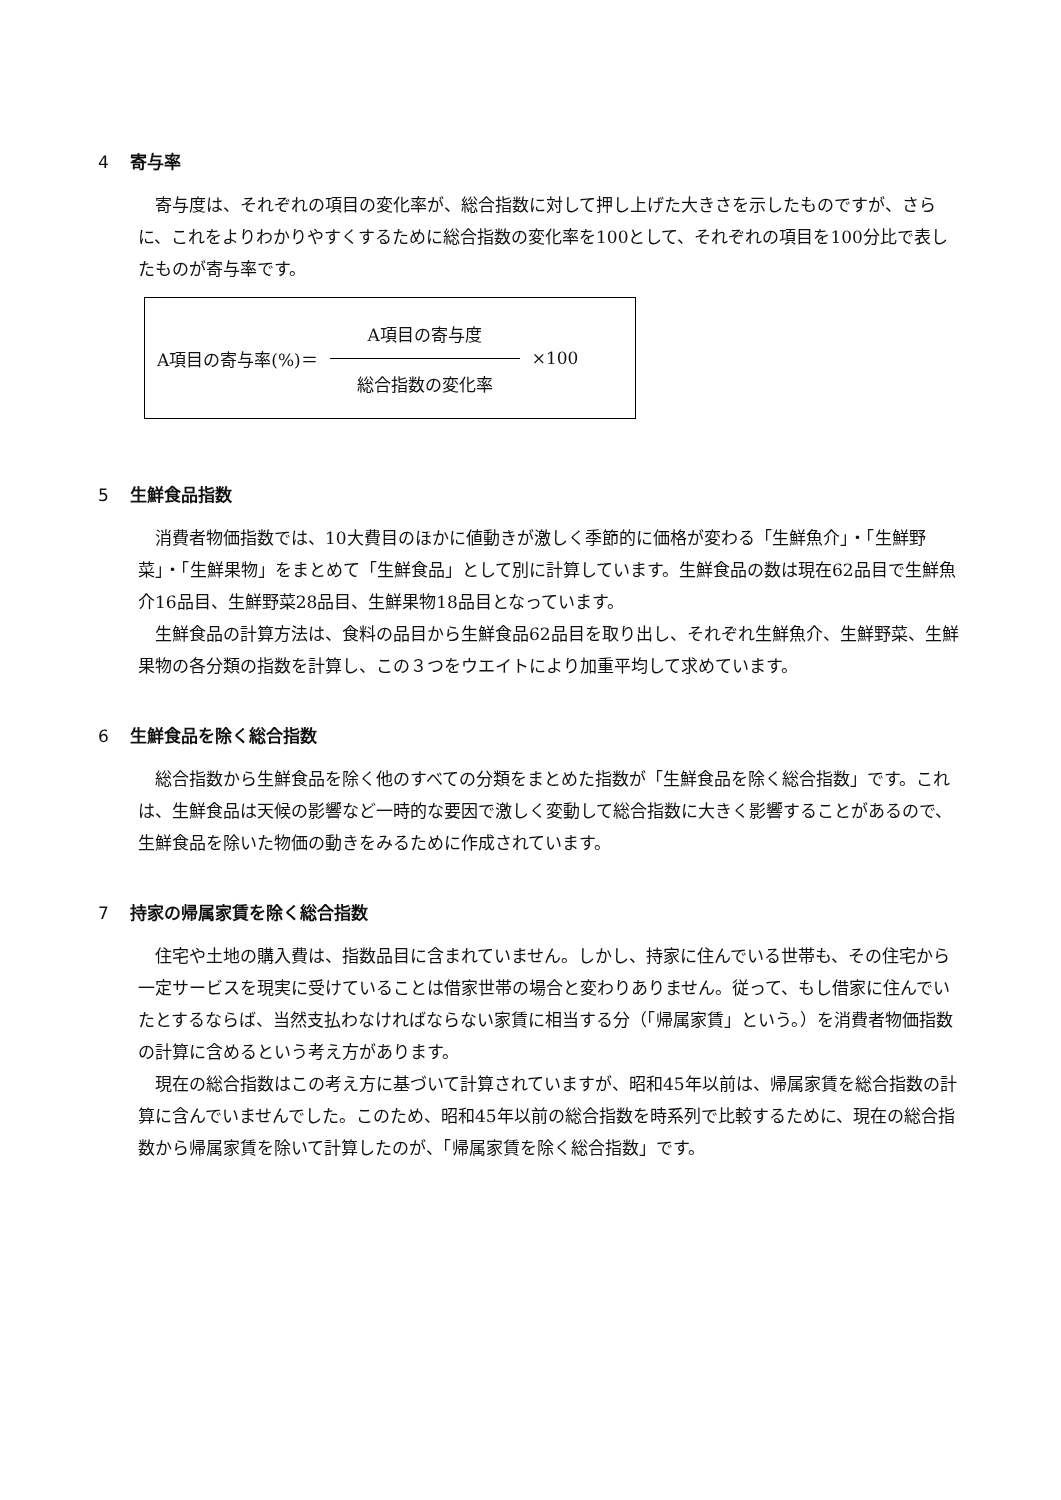4 寄与率
寄与度は、それぞれの項目の変化率が、総合指数に対して押し上げた大きさを示したものですが、さらに、これをよりわかりやすくするために総合指数の変化率を100として、それぞれの項目を100分比で表したものが寄与率です。
A項目の寄与率(%)＝ A項目の寄与度
総合指数の変化率
×100
5 生鮮食品指数
消費者物価指数では、10大費目のほかに値動きが激しく季節的に価格が変わる「生鮮魚介」・「生鮮野菜」・「生鮮果物」をまとめて「生鮮食品」として別に計算しています。生鮮食品の数は現在62品目で生鮮魚介16品目、生鮮野菜28品目、生鮮果物18品目となっています。
生鮮食品の計算方法は、食料の品目から生鮮食品62品目を取り出し、それぞれ生鮮魚介、生鮮野菜、生鮮果物の各分類の指数を計算し、この３つをウエイトにより加重平均して求めています。
6 生鮮食品を除く総合指数
総合指数から生鮮食品を除く他のすべての分類をまとめた指数が「生鮮食品を除く総合指数」です。これは、生鮮食品は天候の影響など一時的な要因で激しく変動して総合指数に大きく影響することがあるので、生鮮食品を除いた物価の動きをみるために作成されています。
7 持家の帰属家賃を除く総合指数
住宅や土地の購入費は、指数品目に含まれていません。しかし、持家に住んでいる世帯も、その住宅から一定サービスを現実に受けていることは借家世帯の場合と変わりありません。従って、もし借家に住んでいたとするならば、当然支払わなければならない家賃に相当する分（「帰属家賃」という。）を消費者物価指数の計算に含めるという考え方があります。
現在の総合指数はこの考え方に基づいて計算されていますが、昭和45年以前は、帰属家賃を総合指数の計算に含んでいませんでした。このため、昭和45年以前の総合指数を時系列で比較するために、現在の総合指数から帰属家賃を除いて計算したのが、「帰属家賃を除く総合指数」です。